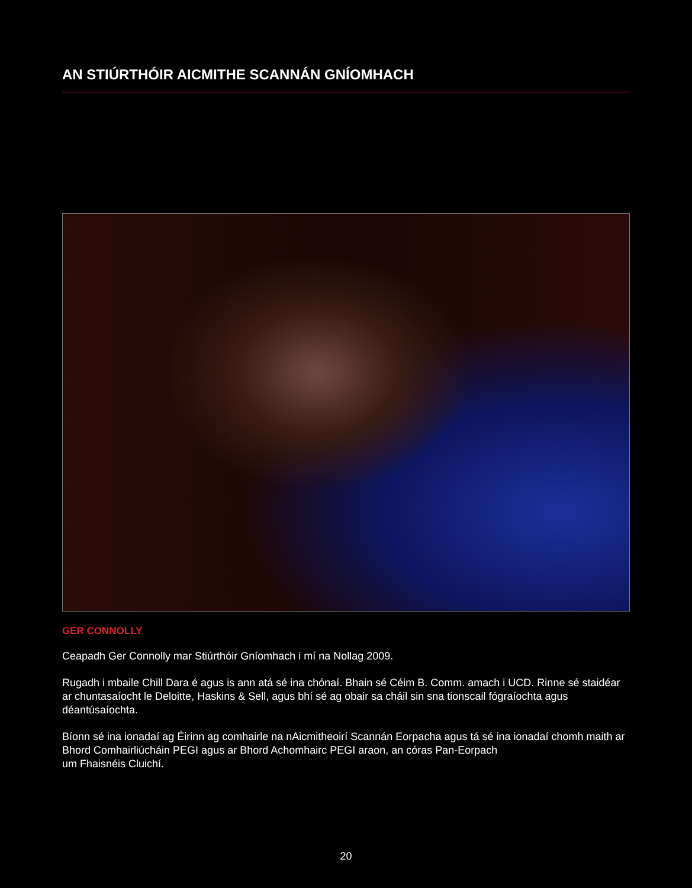AN STIÚRTHÓIR AICMITHE SCANNÁN GNÍOMHACH
GER CONNOLLY
Ceapadh Ger Connolly mar Stiúrthóir Gníomhach i mí na Nollag 2009.
Rugadh i mbaile Chill Dara é agus is ann atá sé ina chónaí. Bhain sé Céim B. Comm. amach i UCD. Rinne sé staidéar ar chuntasaíocht le Deloitte, Haskins & Sell, agus bhí sé ag obair sa cháil sin sna tionscail fógraíochta agus déantúsaíochta.
Bíonn sé ina ionadaí ag Éirinn ag comhairle na nAicmitheoirí Scannán Eorpacha agus tá sé ina ionadaí chomh maith ar Bhord Comhairliúcháin PEGI agus ar Bhord Achomhairc PEGI araon, an córas Pan-Eorpach
um Fhaisnéis Cluichí.
20